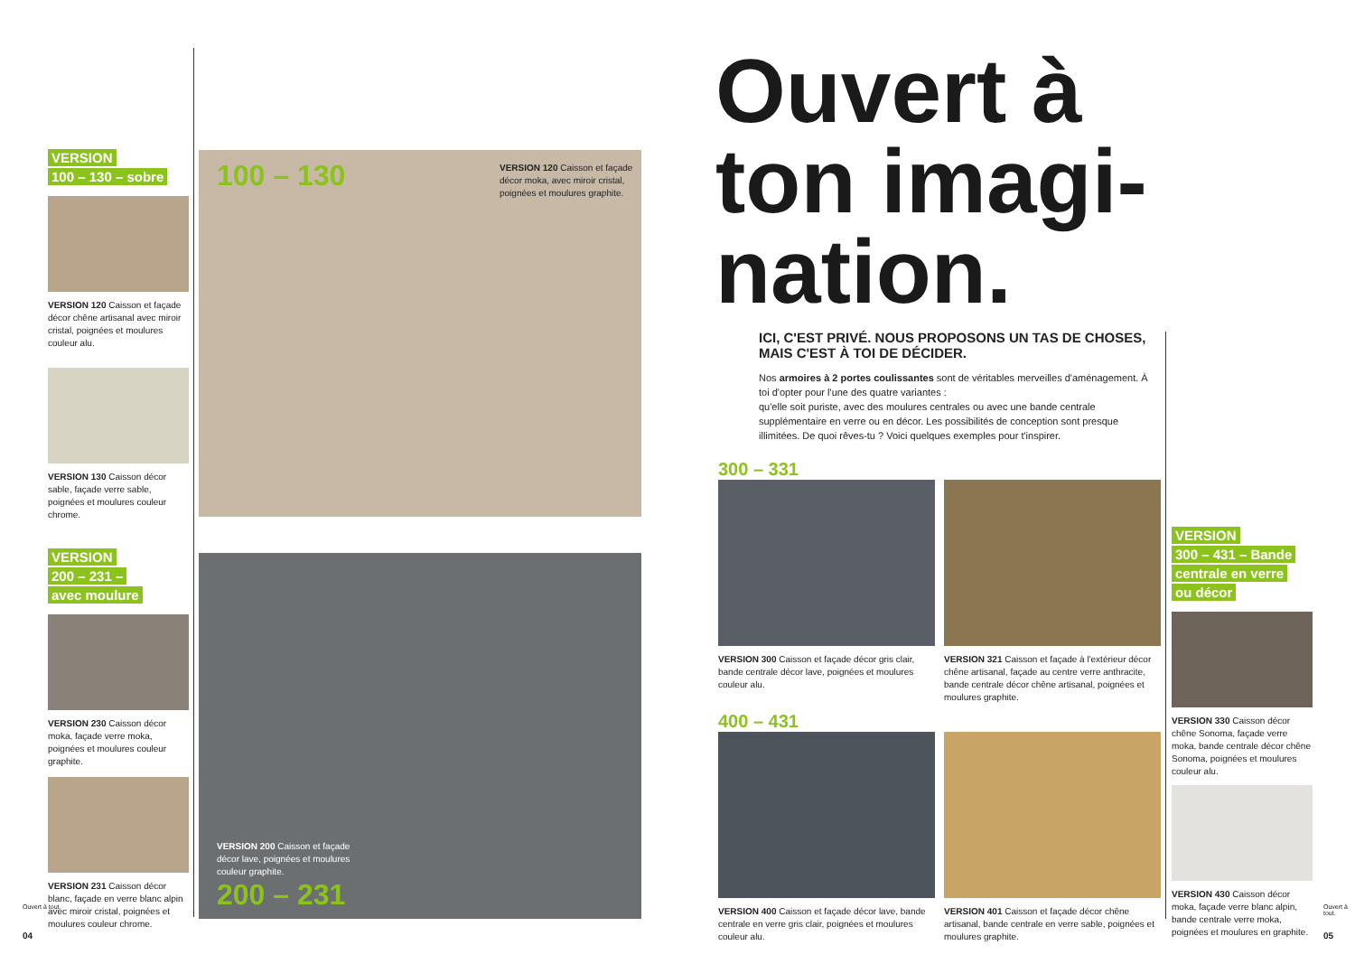VERSION
100 – 130 – sobre
VERSION 120 Caisson et façade décor chêne artisanal avec miroir cristal, poignées et moulures couleur alu.
VERSION 130 Caisson décor sable, façade verre sable, poignées et moulures couleur chrome.
VERSION
200 – 231 –
avec moulure
VERSION 230 Caisson décor moka, façade verre moka, poignées et moulures couleur graphite.
VERSION 231 Caisson décor blanc, façade en verre blanc alpin avec miroir cristal, poignées et moulures couleur chrome.
100 – 130
VERSION 120 Caisson et façade décor moka, avec miroir cristal, poignées et moulures graphite.
VERSION 200 Caisson et façade décor lave, poignées et moulures couleur graphite.
200 – 231
Ouvert à
ton imagi-
nation.
ICI, C'EST PRIVÉ. NOUS PROPOSONS UN TAS DE CHOSES, MAIS C'EST À TOI DE DÉCIDER.
Nos armoires à 2 portes coulissantes sont de véritables merveilles d'aménagement. À toi d'opter pour l'une des quatre variantes :
qu'elle soit puriste, avec des moulures centrales ou avec une bande centrale supplémentaire en verre ou en décor. Les possibilités de conception sont presque illimitées. De quoi rêves-tu ? Voici quelques exemples pour t'inspirer.
300 – 331
VERSION 300 Caisson et façade décor gris clair, bande centrale décor lave, poignées et moulures couleur alu.
VERSION 321 Caisson et façade à l'extérieur décor chêne artisanal, façade au centre verre anthracite, bande centrale décor chêne artisanal, poignées et moulures graphite.
400 – 431
VERSION 400 Caisson et façade décor lave, bande centrale en verre gris clair, poignées et moulures couleur alu.
VERSION 401 Caisson et façade décor chêne artisanal, bande centrale en verre sable, poignées et moulures graphite.
VERSION
300 – 431 – Bande
centrale en verre
ou décor
VERSION 330 Caisson décor chêne Sonoma, façade verre moka, bande centrale décor chêne Sonoma, poignées et moulures couleur alu.
VERSION 430 Caisson décor moka, façade verre blanc alpin, bande centrale verre moka, poignées et moulures en graphite.
Ouvert à tout.
04
Ouvert à tout.
05